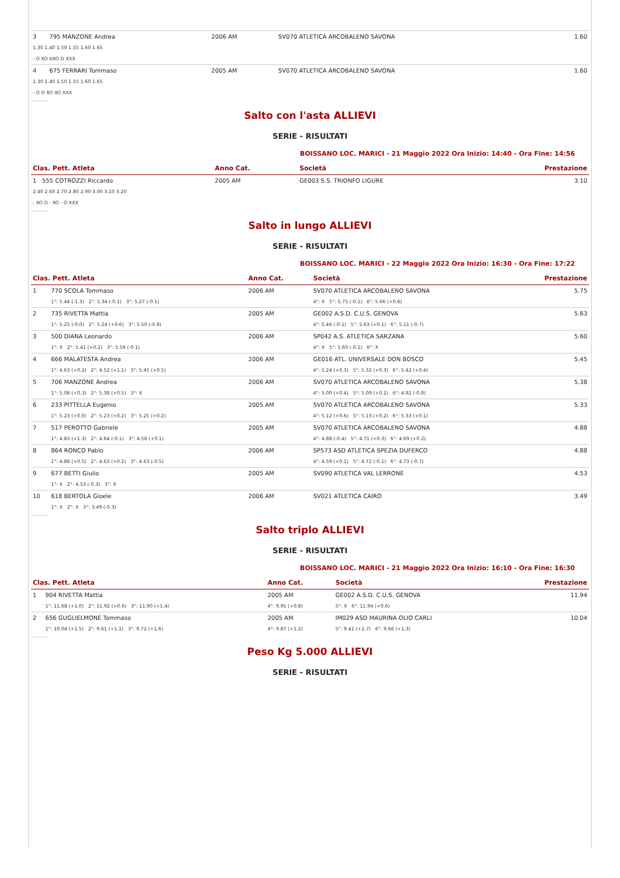| 3 | 795 MANZONE Andrea | 2006 AM | SV070 ATLETICA ARCOBALENO SAVONA | 1.60 |
| 1.30 1.40 1.50 1.55 1.60 1.65 | | | | |
| - O XO XXO O XXX | | | | |
| 4 | 675 FERRARI Tommaso | 2005 AM | SV070 ATLETICA ARCOBALENO SAVONA | 1.60 |
| 1.30 1.40 1.50 1.55 1.60 1.65 | | | | |
| - O O XO XO XXX | | | | |
Salto con l'asta ALLIEVI
SERIE - RISULTATI
BOISSANO LOC. MARICI - 21 Maggio 2022 Ora Inizio: 14:40 - Ora Fine: 14:56
| Clas. Pett. Atleta | Anno Cat. | Società | Prestazione |
| --- | --- | --- | --- |
| 1 555 COTROZZI Riccardo | 2005 AM | GE003 S.S. TRIONFO LIGURE | 3.10 |
| 2.40 2.60 2.70 2.80 2.90 3.00 3.10 3.20 | | | |
| - XO O - XO - O XXX | | | |
Salto in lungo ALLIEVI
SERIE - RISULTATI
BOISSANO LOC. MARICI - 22 Maggio 2022 Ora Inizio: 16:30 - Ora Fine: 17:22
| Clas. Pett. Atleta | | Anno Cat. | Società | Prestazione |
| --- | --- | --- | --- | --- |
| 1 | 770 SCOLA Tommaso | 2006 AM | SV070 ATLETICA ARCOBALENO SAVONA | 5.75 |
| | 1°: 5.44 (-1.3) 2°: 5.34 (-0.1) 3°: 5.27 (-0.1) | | 4°: X 5°: 5.75 (-0.1) 6°: 5.66 (+0.6) | |
| 2 | 735 RIVETTA Mattia | 2005 AM | GE002 A.S.D. C.U.S. GENOVA | 5.63 |
| | 1°: 5.25 (-0.0) 2°: 5.24 (+0.6) 3°: 5.50 (-0.8) | | 4°: 5.46 (-0.1) 5°: 5.63 (+0.1) 6°: 5.11 (-0.7) | |
| 3 | 500 DIANA Leonardo | 2006 AM | SP042 A.S. ATLETICA SARZANA | 5.60 |
| | 1°: X 2°: 5.41 (+0.2) 3°: 5.56 (-0.1) | | 4°: X 5°: 5.60 (-0.1) 6°: X | |
| 4 | 666 MALATESTA Andrea | 2006 AM | GE016 ATL. UNIVERSALE DON BOSCO | 5.45 |
| | 1°: 4.63 (+0.2) 2°: 4.52 (+1.1) 3°: 5.45 (+0.5) | | 4°: 5.24 (+0.3) 5°: 5.32 (+0.3) 6°: 5.42 (+0.4) | |
| 5 | 706 MANZONE Andrea | 2006 AM | SV070 ATLETICA ARCOBALENO SAVONA | 5.38 |
| | 1°: 5.08 (+0.3) 2°: 5.38 (+0.5) 3°: X | | 4°: 5.00 (+0.4) 5°: 5.09 (+0.2) 6°: 4.92 (-0.8) | |
| 6 | 233 PITTELLA Eugenio | 2005 AM | SV070 ATLETICA ARCOBALENO SAVONA | 5.33 |
| | 1°: 5.23 (+0.0) 2°: 5.23 (+0.2) 3°: 5.25 (+0.2) | | 4°: 5.12 (+0.6) 5°: 5.13 (+0.2) 6°: 5.33 (+0.1) | |
| 7 | 517 PEROTTO Gabriele | 2005 AM | SV070 ATLETICA ARCOBALENO SAVONA | 4.88 |
| | 1°: 4.83 (+1.3) 2°: 4.64 (-0.1) 3°: 4.56 (+0.1) | | 4°: 4.88 (-0.4) 5°: 4.71 (+0.3) 6°: 4.69 (+0.2) | |
| 8 | 864 RONCO Pablo | 2006 AM | SP573 ASD ATLETICA SPEZIA DUFERCO | 4.88 |
| | 1°: 4.88 (+0.5) 2°: 4.63 (+0.2) 3°: 4.63 (-0.5) | | 4°: 4.59 (+0.1) 5°: 4.72 (-0.1) 6°: 4.73 (-0.7) | |
| 9 | 677 BETTI Giulio | 2005 AM | SV090 ATLETICA VAL LERRONE | 4.53 |
| | 1°: X 2°: 4.53 (-0.3) 3°: X | | | |
| 10 | 618 BERTOLA Gioele | 2006 AM | SV021 ATLETICA CAIRO | 3.49 |
| | 1°: X 2°: X 3°: 3.49 (-0.3) | | | |
Salto triplo ALLIEVI
SERIE - RISULTATI
BOISSANO LOC. MARICI - 21 Maggio 2022 Ora Inizio: 16:10 - Ora Fine: 16:30
| Clas. Pett. Atleta | | Anno Cat. | Società | Prestazione |
| --- | --- | --- | --- | --- |
| 1 | 904 RIVETTA Mattia | 2005 AM | GE002 A.S.D. C.U.S. GENOVA | 11.94 |
| | 1°: 11.68 (+1.0) 2°: 11.92 (+0.6) 3°: 11.90 (+1.4) | 4°: 9.95 (+0.8) | 5°: X 6°: 11.94 (+0.6) | |
| 2 | 656 GUGLIELMONE Tommaso | 2005 AM | IM029 ASD MAURINA OLIO CARLI | 10.04 |
| | 1°: 10.04 (+1.5) 2°: 9.61 (+1.1) 3°: 9.72 (+1.6) | 4°: 9.87 (+1.2) | 5°: 9.41 (+2.7) 6°: 9.66 (+1.3) | |
Peso Kg 5.000 ALLIEVI
SERIE - RISULTATI